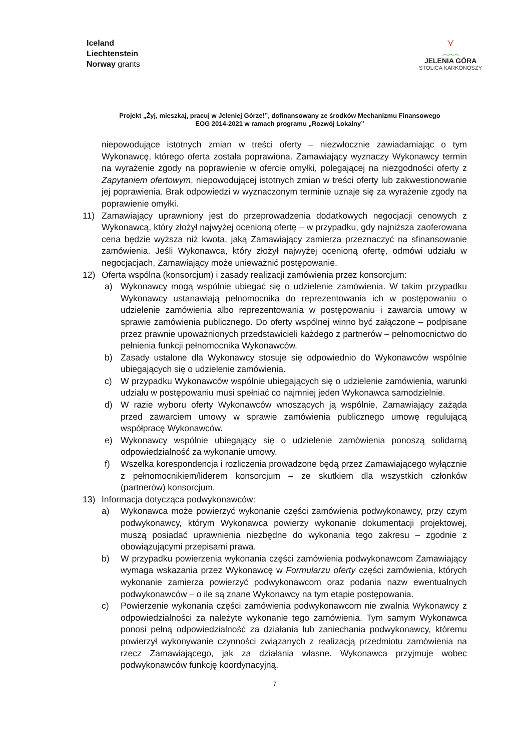Iceland
Liechtenstein
Norway grants
⋎
︿︿︿
JELENIA GÓRA
STOLICA KARKONOSZY
Projekt „Żyj, mieszkaj, pracuj w Jeleniej Górze!”, dofinansowany ze środków Mechanizmu Finansowego
EOG 2014-2021 w ramach programu „Rozwój Lokalny”
niepowodujące istotnych zmian w treści oferty – niezwłocznie zawiadamiając o tym Wykonawcę, którego oferta została poprawiona. Zamawiający wyznaczy Wykonawcy termin na wyrażenie zgody na poprawienie w ofercie omyłki, polegającej na niezgodności oferty z Zapytaniem ofertowym, niepowodującej istotnych zmian w treści oferty lub zakwestionowanie jej poprawienia. Brak odpowiedzi w wyznaczonym terminie uznaje się za wyrażenie zgody na poprawienie omyłki.
11) Zamawiający uprawniony jest do przeprowadzenia dodatkowych negocjacji cenowych z Wykonawcą, który złożył najwyżej ocenioną ofertę – w przypadku, gdy najniższa zaoferowana cena będzie wyższa niż kwota, jaką Zamawiający zamierza przeznaczyć na sfinansowanie zamówienia. Jeśli Wykonawca, który złożył najwyżej ocenioną ofertę, odmówi udziału w negocjacjach, Zamawiający może unieważnić postępowanie.
12) Oferta wspólna (konsorcjum) i zasady realizacji zamówienia przez konsorcjum:
a) Wykonawcy mogą wspólnie ubiegać się o udzielenie zamówienia. W takim przypadku Wykonawcy ustanawiają pełnomocnika do reprezentowania ich w postępowaniu o udzielenie zamówienia albo reprezentowania w postępowaniu i zawarcia umowy w sprawie zamówienia publicznego. Do oferty wspólnej winno być załączone – podpisane przez prawnie upoważnionych przedstawicieli każdego z partnerów – pełnomocnictwo do pełnienia funkcji pełnomocnika Wykonawców.
b) Zasady ustalone dla Wykonawcy stosuje się odpowiednio do Wykonawców wspólnie ubiegających się o udzielenie zamówienia.
c) W przypadku Wykonawców wspólnie ubiegających się o udzielenie zamówienia, warunki udziału w postępowaniu musi spełniać co najmniej jeden Wykonawca samodzielnie.
d) W razie wyboru oferty Wykonawców wnoszących ją wspólnie, Zamawiający zażąda przed zawarciem umowy w sprawie zamówienia publicznego umowę regulującą współpracę Wykonawców.
e) Wykonawcy wspólnie ubiegający się o udzielenie zamówienia ponoszą solidarną odpowiedzialność za wykonanie umowy.
f) Wszelka korespondencja i rozliczenia prowadzone będą przez Zamawiającego wyłącznie z pełnomocnikiem/liderem konsorcjum – ze skutkiem dla wszystkich członków (partnerów) konsorcjum.
13) Informacja dotycząca podwykonawców:
a) Wykonawca może powierzyć wykonanie części zamówienia podwykonawcy, przy czym podwykonawcy, którym Wykonawca powierzy wykonanie dokumentacji projektowej, muszą posiadać uprawnienia niezbędne do wykonania tego zakresu – zgodnie z obowiązującymi przepisami prawa.
b) W przypadku powierzenia wykonania części zamówienia podwykonawcom Zamawiający wymaga wskazania przez Wykonawcę w Formularzu oferty części zamówienia, których wykonanie zamierza powierzyć podwykonawcom oraz podania nazw ewentualnych podwykonawców – o ile są znane Wykonawcy na tym etapie postępowania.
c) Powierzenie wykonania części zamówienia podwykonawcom nie zwalnia Wykonawcy z odpowiedzialności za należyte wykonanie tego zamówienia. Tym samym Wykonawca ponosi pełną odpowiedzialność za działania lub zaniechania podwykonawcy, któremu powierzył wykonywanie czynności związanych z realizacją przedmiotu zamówienia na rzecz Zamawiającego, jak za działania własne. Wykonawca przyjmuje wobec podwykonawców funkcję koordynacyjną.
7